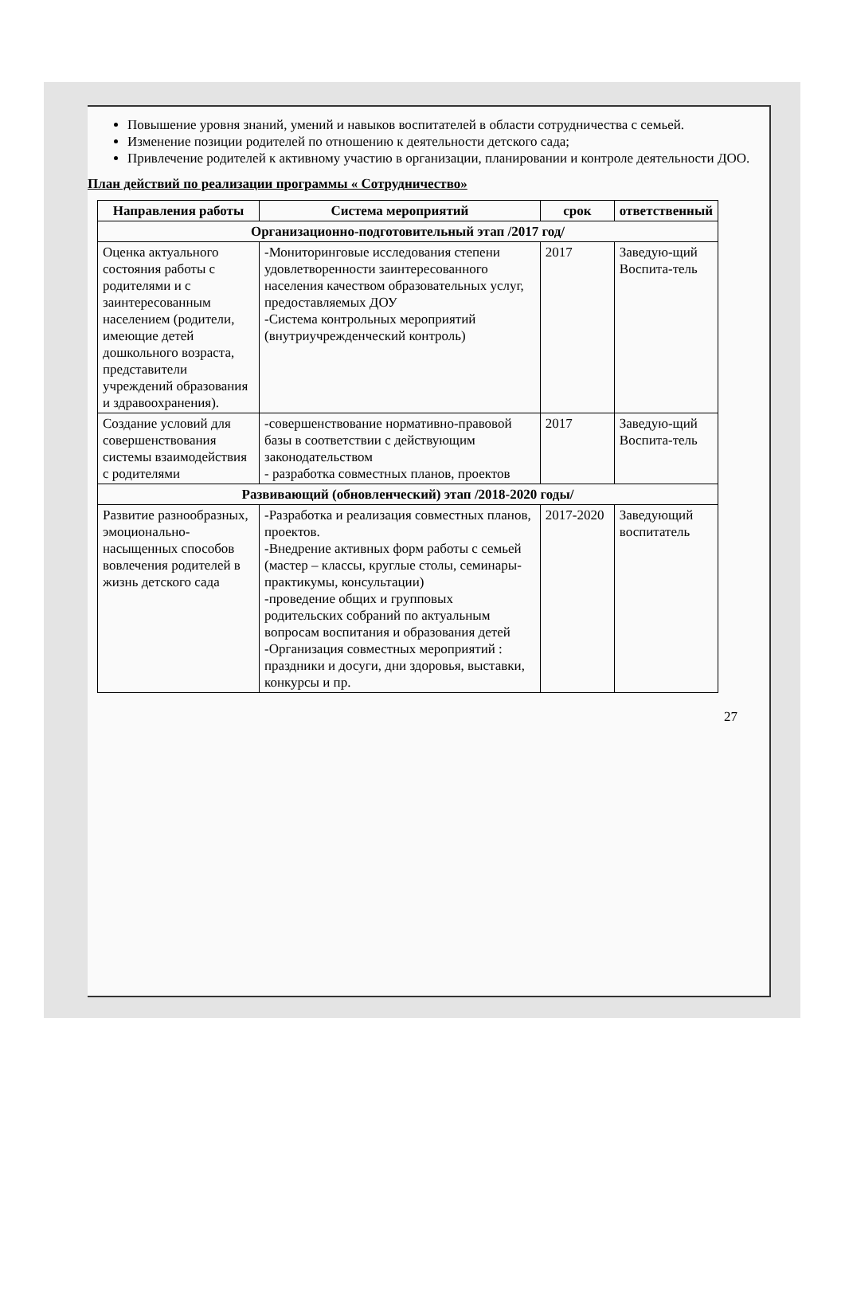Повышение уровня знаний, умений и навыков воспитателей в области сотрудничества с семьей.
Изменение позиции родителей по отношению к деятельности детского сада;
Привлечение родителей к активному участию в организации, планировании и контроле деятельности ДОО.
План действий по реализации программы « Сотрудничество»
| Направления работы | Система мероприятий | срок | ответственный |
| --- | --- | --- | --- |
| Организационно-подготовительный этап /2017 год/ | | | |
| Оценка актуального состояния работы с родителями и с заинтересованным населением (родители, имеющие детей дошкольного возраста, представители учреждений образования и здравоохранения). | -Мониторинговые исследования степени удовлетворенности заинтересованного населения качеством образовательных услуг, предоставляемых ДОУ -Система контрольных мероприятий (внутриучрежденческий контроль) | 2017 | Заведую-щий Воспита-тель |
| Создание условий для совершенствования системы взаимодействия с родителями | -совершенствование нормативно-правовой базы в соответствии с действующим законодательством - разработка совместных планов, проектов | 2017 | Заведую-щий Воспита-тель |
| Развивающий (обновленческий) этап /2018-2020 годы/ | | | |
| Развитие разнообразных, эмоционально-насыщенных способов вовлечения родителей в жизнь детского сада | -Разработка и реализация совместных планов, проектов. -Внедрение активных форм работы с семьей (мастер – классы, круглые столы, семинары-практикумы, консультации) -проведение общих и групповых родительских собраний по актуальным вопросам воспитания и образования детей -Организация совместных мероприятий : праздники и досуги, дни здоровья, выставки, конкурсы и пр. | 2017-2020 | Заведующий воспитатель |
27